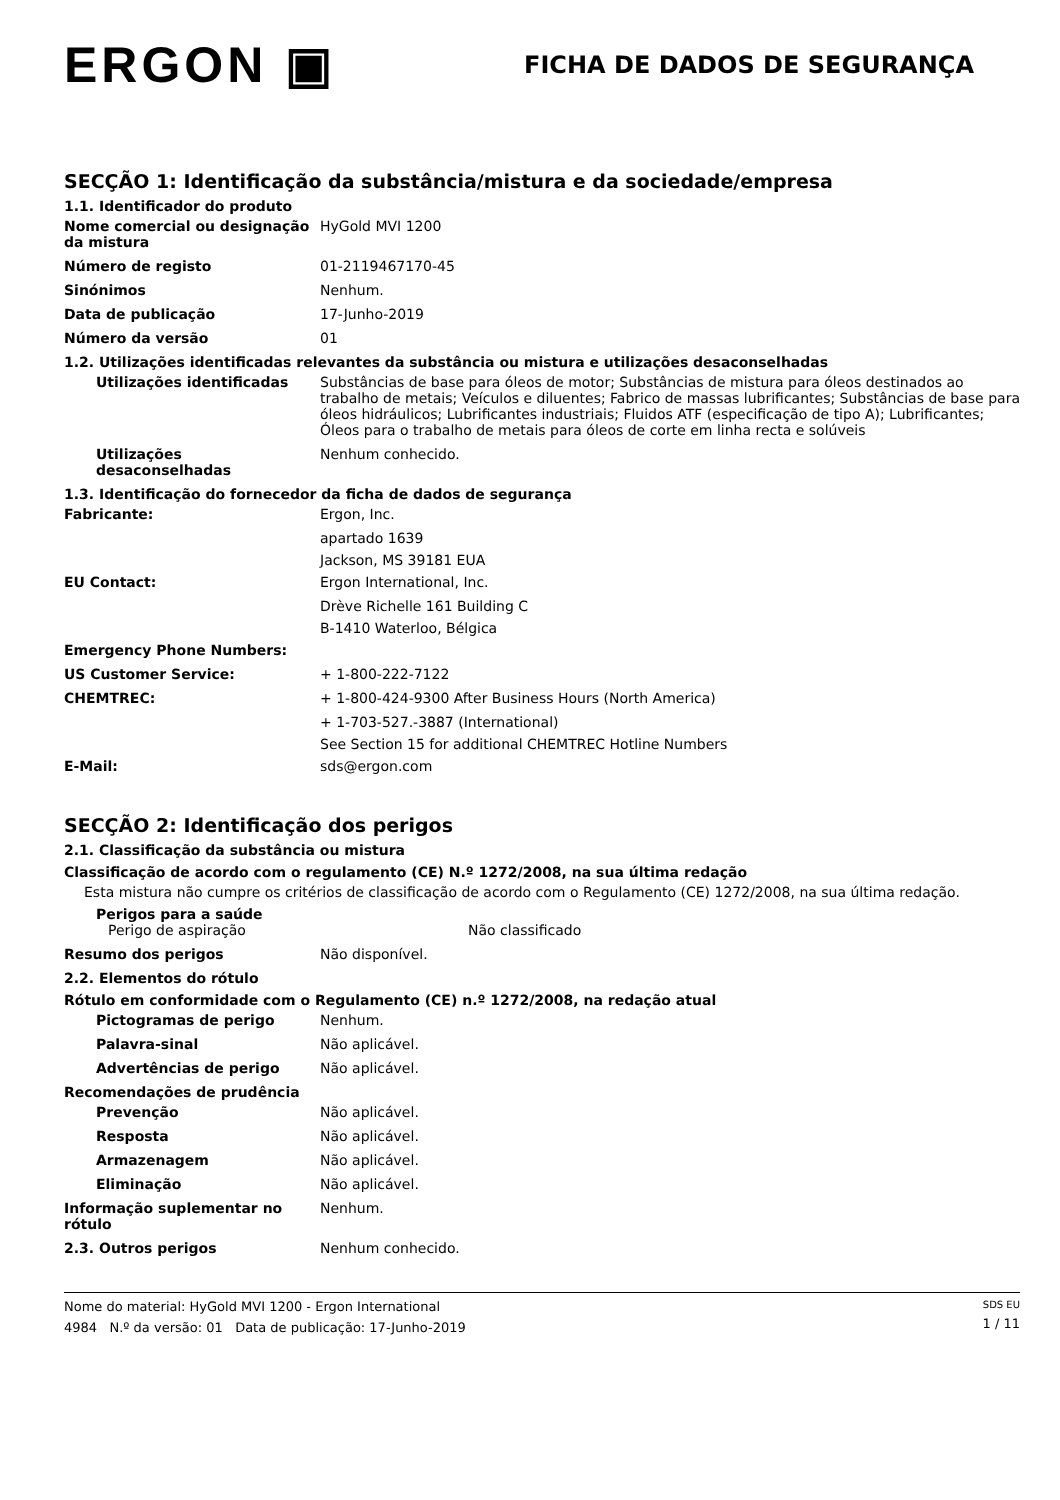ERGON ▣
FICHA DE DADOS DE SEGURANÇA
SECÇÃO 1: Identificação da substância/mistura e da sociedade/empresa
1.1. Identificador do produto
Nome comercial ou designação da mistura
HyGold MVI 1200
Número de registo 01-2119467170-45
Sinónimos Nenhum.
Data de publicação 17-Junho-2019
Número da versão 01
1.2. Utilizações identificadas relevantes da substância ou mistura e utilizações desaconselhadas
Utilizações identificadas Substâncias de base para óleos de motor; Substâncias de mistura para óleos destinados ao trabalho de metais; Veículos e diluentes; Fabrico de massas lubrificantes; Substâncias de base para óleos hidráulicos; Lubrificantes industriais; Fluidos ATF (especificação de tipo A); Lubrificantes; Óleos para o trabalho de metais para óleos de corte em linha recta e solúveis
Utilizações desaconselhadas
Nenhum conhecido.
1.3. Identificação do fornecedor da ficha de dados de segurança
Fabricante: Ergon, Inc.
apartado 1639
Jackson, MS 39181 EUA
EU Contact: Ergon International, Inc.
Drève Richelle 161 Building C
B-1410 Waterloo, Bélgica
Emergency Phone Numbers:
US Customer Service: + 1-800-222-7122
CHEMTREC: + 1-800-424-9300 After Business Hours (North America)
+ 1-703-527.-3887 (International)
See Section 15 for additional CHEMTREC Hotline Numbers
E-Mail: sds@ergon.com
SECÇÃO 2: Identificação dos perigos
2.1. Classificação da substância ou mistura
Classificação de acordo com o regulamento (CE) N.º 1272/2008, na sua última redação
Esta mistura não cumpre os critérios de classificação de acordo com o Regulamento (CE) 1272/2008, na sua última redação.
Perigos para a saúde
Perigo de aspiração Não classificado
Resumo dos perigos Não disponível.
2.2. Elementos do rótulo
Rótulo em conformidade com o Regulamento (CE) n.º 1272/2008, na redação atual
Pictogramas de perigo Nenhum.
Palavra-sinal Não aplicável.
Advertências de perigo Não aplicável.
Recomendações de prudência
Prevenção Não aplicável.
Resposta Não aplicável.
Armazenagem Não aplicável.
Eliminação Não aplicável.
Informação suplementar no rótulo
Nenhum.
2.3. Outros perigos Nenhum conhecido.
Nome do material: HyGold MVI 1200 - Ergon International
4984 N.º da versão: 01 Data de publicação: 17-Junho-2019
SDS EU
1 / 11